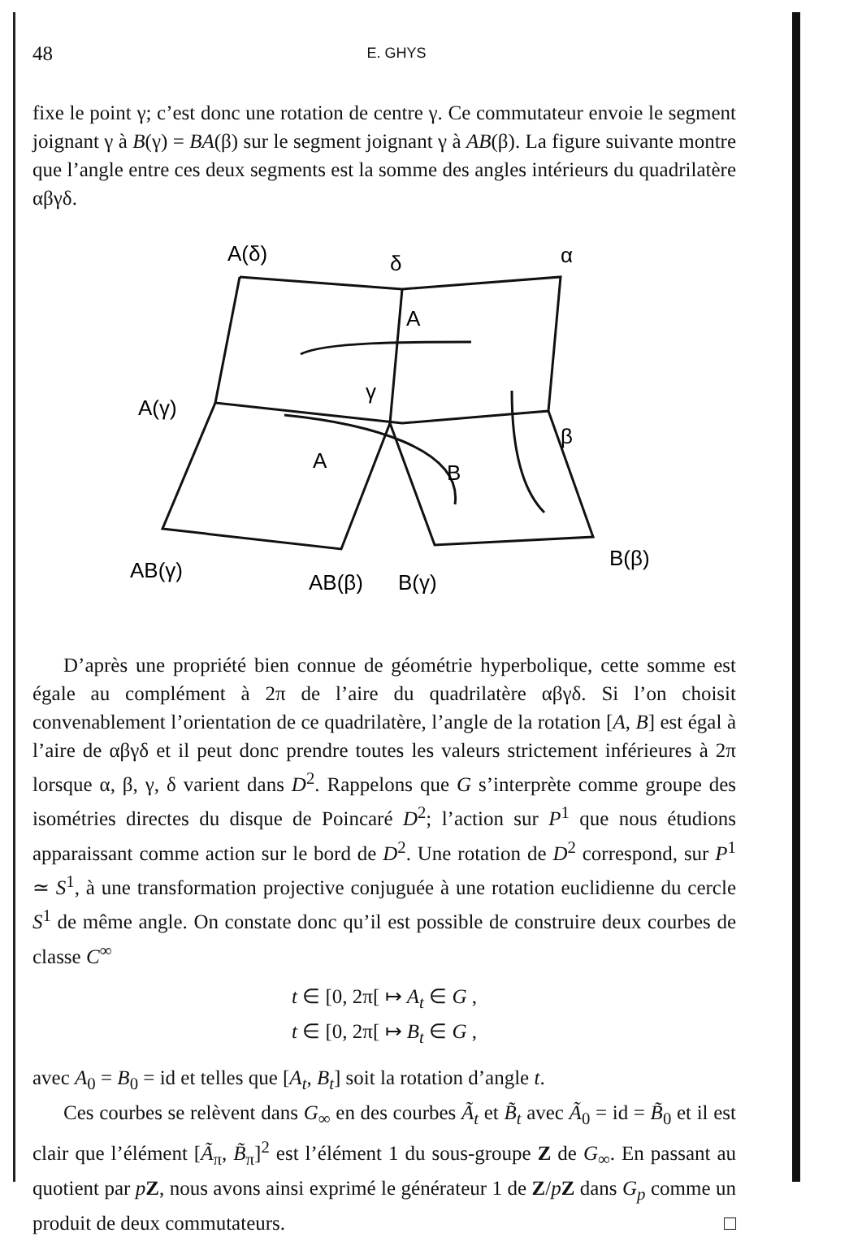48 E. GHYS
fixe le point γ; c’est donc une rotation de centre γ. Ce commutateur envoie le segment joignant γ à B(γ) = BA(β) sur le segment joignant γ à AB(β). La figure suivante montre que l’angle entre ces deux segments est la somme des angles intérieurs du quadrilatère αβγδ.
A(δ)
δ
α
A
A(γ)
γ
β
A
B
AB(γ)
AB(β)
B(γ)
B(β)
D’après une propriété bien connue de géométrie hyperbolique, cette somme est égale au complément à 2π de l’aire du quadrilatère αβγδ. Si l’on choisit convenablement l’orientation de ce quadrilatère, l’angle de la rotation [A, B] est égal à l’aire de αβγδ et il peut donc prendre toutes les valeurs strictement inférieures à 2π lorsque α, β, γ, δ varient dans D<sup>2</sup>. Rappelons que G s’interprète comme groupe des isométries directes du disque de Poincaré D<sup>2</sup>; l’action sur P<sup>1</sup> que nous étudions apparaissant comme action sur le bord de D<sup>2</sup>. Une rotation de D<sup>2</sup> correspond, sur P<sup>1</sup> ≃ S<sup>1</sup>, à une transformation projective conjuguée à une rotation euclidienne du cercle S<sup>1</sup> de même angle. On constate donc qu’il est possible de construire deux courbes de classe C<sup>∞</sup>
t ∈ [0, 2π[ ↦ A<sub>t</sub> ∈ G ,
t ∈ [0, 2π[ ↦ B<sub>t</sub> ∈ G ,
avec A<sub>0</sub> = B<sub>0</sub> = id et telles que [A<sub>t</sub>, B<sub>t</sub>] soit la rotation d’angle t.
Ces courbes se relèvent dans G<sub>∞</sub> en des courbes Ã<sub>t</sub> et B̃<sub>t</sub> avec Ã<sub>0</sub> = id = B̃<sub>0</sub> et il est clair que l’élément [Ã<sub>π</sub>, B̃<sub>π</sub>]<sup>2</sup> est l’élément 1 du sous-groupe Z de G<sub>∞</sub>. En passant au quotient par pZ, nous avons ainsi exprimé le générateur 1 de Z/pZ dans G<sub>p</sub> comme un produit de deux commutateurs. □